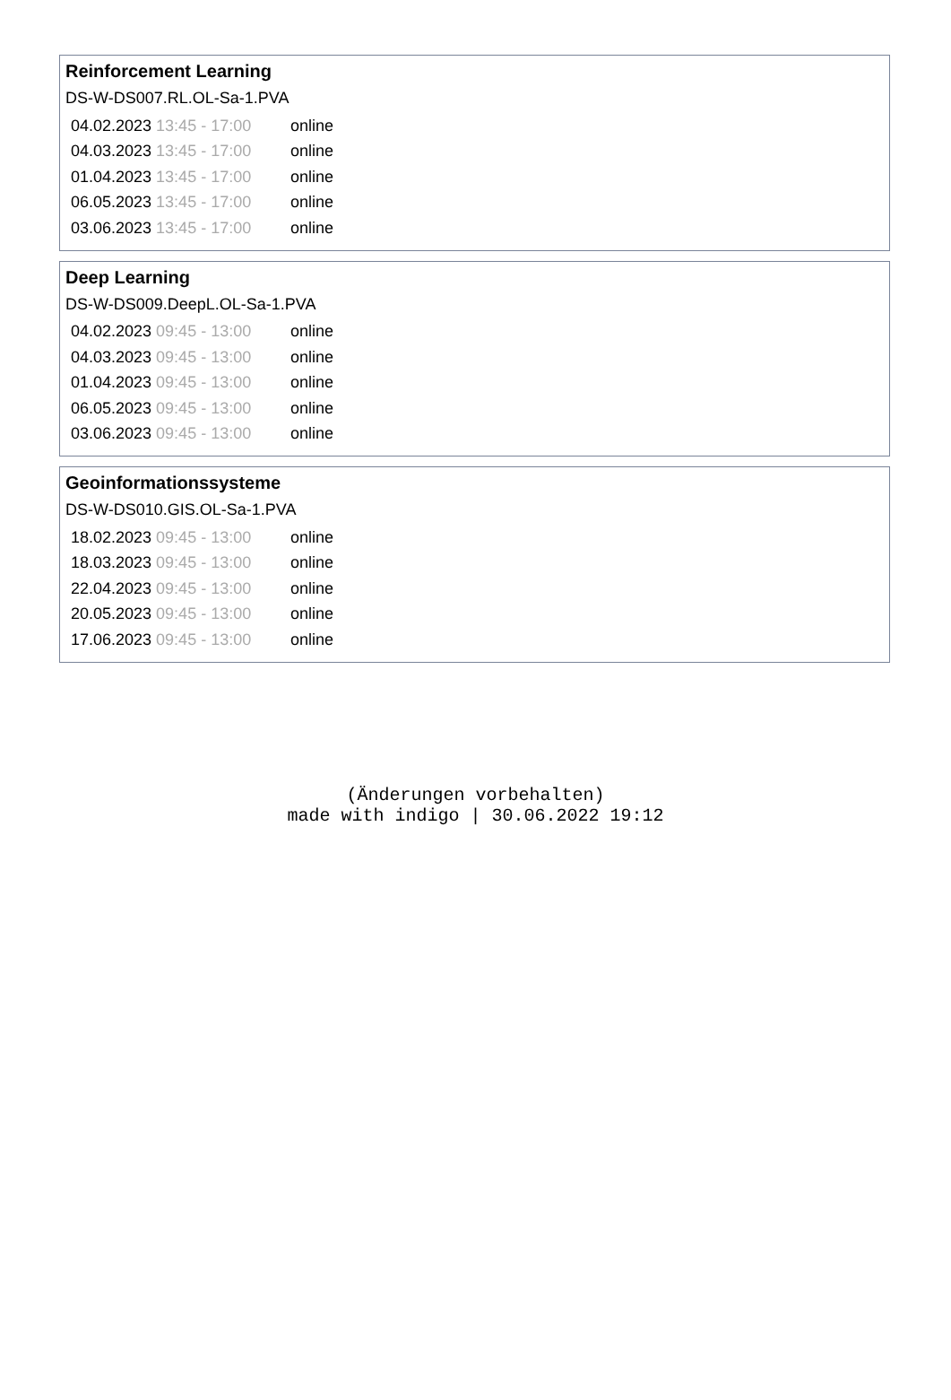Reinforcement Learning
DS-W-DS007.RL.OL-Sa-1.PVA
| 04.02.2023 | 13:45 - 17:00 | online |
| 04.03.2023 | 13:45 - 17:00 | online |
| 01.04.2023 | 13:45 - 17:00 | online |
| 06.05.2023 | 13:45 - 17:00 | online |
| 03.06.2023 | 13:45 - 17:00 | online |
Deep Learning
DS-W-DS009.DeepL.OL-Sa-1.PVA
| 04.02.2023 | 09:45 - 13:00 | online |
| 04.03.2023 | 09:45 - 13:00 | online |
| 01.04.2023 | 09:45 - 13:00 | online |
| 06.05.2023 | 09:45 - 13:00 | online |
| 03.06.2023 | 09:45 - 13:00 | online |
Geoinformationssysteme
DS-W-DS010.GIS.OL-Sa-1.PVA
| 18.02.2023 | 09:45 - 13:00 | online |
| 18.03.2023 | 09:45 - 13:00 | online |
| 22.04.2023 | 09:45 - 13:00 | online |
| 20.05.2023 | 09:45 - 13:00 | online |
| 17.06.2023 | 09:45 - 13:00 | online |
(Änderungen vorbehalten)
made with indigo | 30.06.2022 19:12